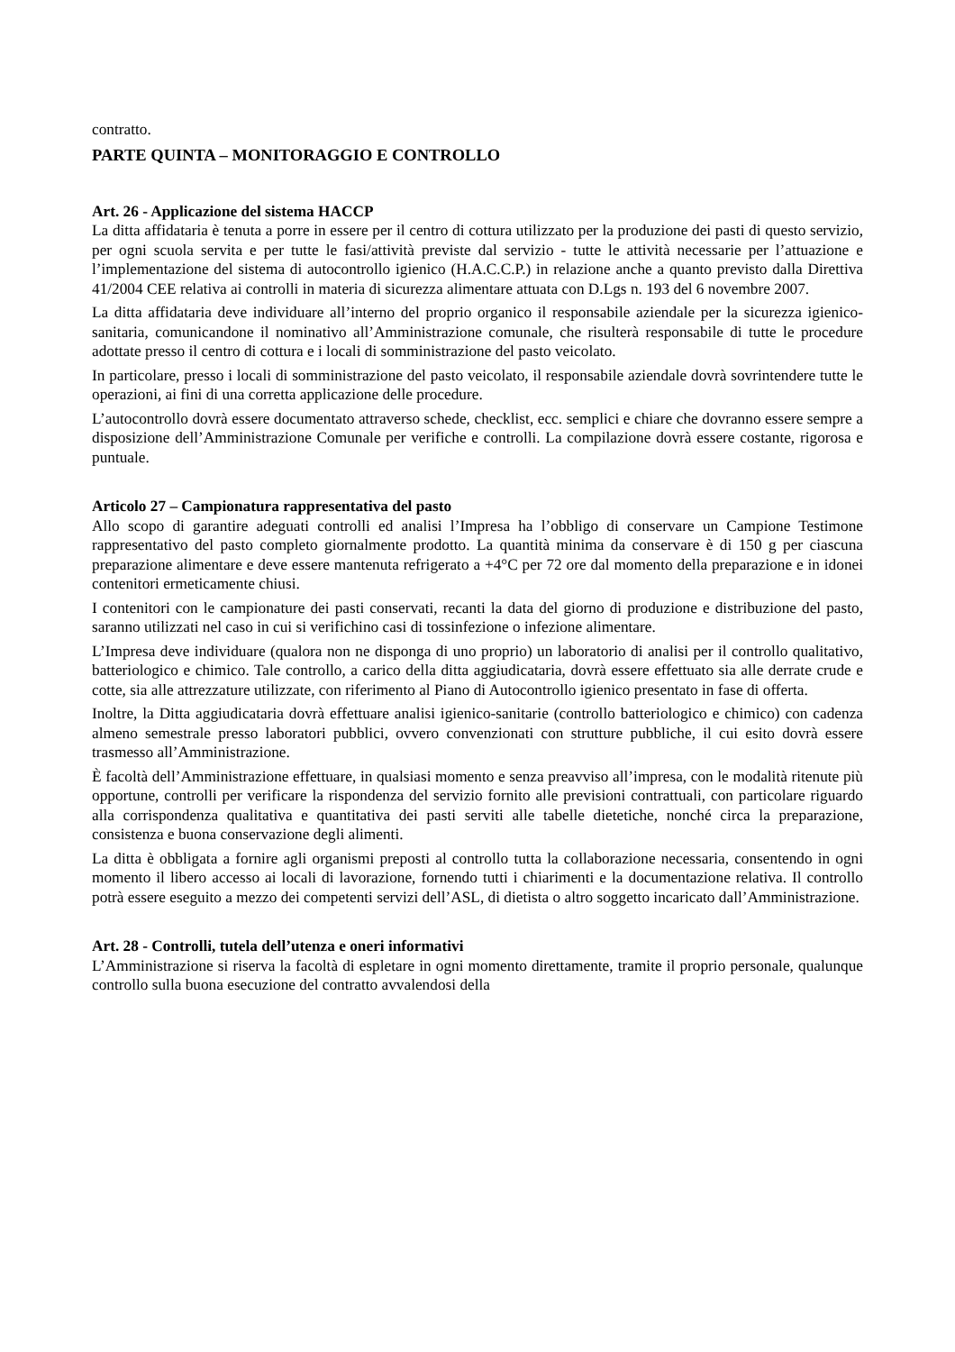contratto.
PARTE QUINTA – MONITORAGGIO E CONTROLLO
Art. 26 - Applicazione del sistema HACCP
La ditta affidataria è tenuta a porre in essere per il centro di cottura utilizzato per la produzione dei pasti di questo servizio, per ogni scuola servita e per tutte le fasi/attività previste dal servizio - tutte le attività necessarie per l’attuazione e l’implementazione del sistema di autocontrollo igienico (H.A.C.C.P.) in relazione anche a quanto previsto dalla Direttiva 41/2004 CEE relativa ai controlli in materia di sicurezza alimentare attuata con D.Lgs n. 193 del 6 novembre 2007.
La ditta affidataria deve individuare all’interno del proprio organico il responsabile aziendale per la sicurezza igienico-sanitaria, comunicandone il nominativo all’Amministrazione comunale, che risulterà responsabile di tutte le procedure adottate presso il centro di cottura e i locali di somministrazione del pasto veicolato.
In particolare, presso i locali di somministrazione del pasto veicolato, il responsabile aziendale dovrà sovrintendere tutte le operazioni, ai fini di una corretta applicazione delle procedure.
L’autocontrollo dovrà essere documentato attraverso schede, checklist, ecc. semplici e chiare che dovranno essere sempre a disposizione dell’Amministrazione Comunale per verifiche e controlli. La compilazione dovrà essere costante, rigorosa e puntuale.
Articolo 27 – Campionatura rappresentativa del pasto
Allo scopo di garantire adeguati controlli ed analisi l’Impresa ha l’obbligo di conservare un Campione Testimone rappresentativo del pasto completo giornalmente prodotto. La quantità minima da conservare è di 150 g per ciascuna preparazione alimentare e deve essere mantenuta refrigerato a +4°C per 72 ore dal momento della preparazione e in idonei contenitori ermeticamente chiusi.
I contenitori con le campionature dei pasti conservati, recanti la data del giorno di produzione e distribuzione del pasto, saranno utilizzati nel caso in cui si verifichino casi di tossinfezione o infezione alimentare.
L’Impresa deve individuare (qualora non ne disponga di uno proprio) un laboratorio di analisi per il controllo qualitativo, batteriologico e chimico. Tale controllo, a carico della ditta aggiudicataria, dovrà essere effettuato sia alle derrate crude e cotte, sia alle attrezzature utilizzate, con riferimento al Piano di Autocontrollo igienico presentato in fase di offerta.
Inoltre, la Ditta aggiudicataria dovrà effettuare analisi igienico-sanitarie (controllo batteriologico e chimico) con cadenza almeno semestrale presso laboratori pubblici, ovvero convenzionati con strutture pubbliche, il cui esito dovrà essere trasmesso all’Amministrazione.
È facoltà dell’Amministrazione effettuare, in qualsiasi momento e senza preavviso all’impresa, con le modalità ritenute più opportune, controlli per verificare la rispondenza del servizio fornito alle previsioni contrattuali, con particolare riguardo alla corrispondenza qualitativa e quantitativa dei pasti serviti alle tabelle dietetiche, nonché circa la preparazione, consistenza e buona conservazione degli alimenti.
La ditta è obbligata a fornire agli organismi preposti al controllo tutta la collaborazione necessaria, consentendo in ogni momento il libero accesso ai locali di lavorazione, fornendo tutti i chiarimenti e la documentazione relativa. Il controllo potrà essere eseguito a mezzo dei competenti servizi dell’ASL, di dietista o altro soggetto incaricato dall’Amministrazione.
Art. 28 - Controlli, tutela dell’utenza e oneri informativi
L’Amministrazione si riserva la facoltà di espletare in ogni momento direttamente, tramite il proprio personale, qualunque controllo sulla buona esecuzione del contratto avvalendosi della